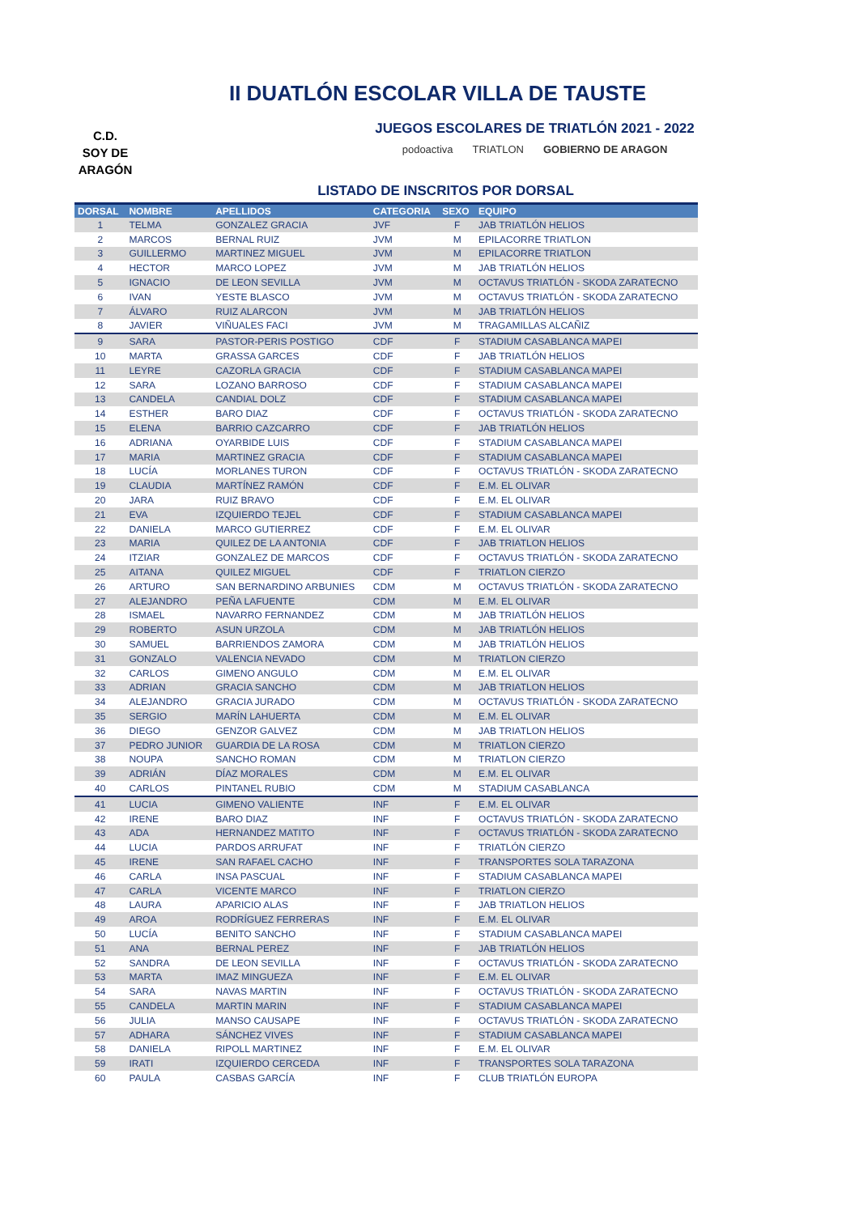II DUATLÓN ESCOLAR VILLA DE TAUSTE
C.D.
SOY DE
ARAGÓN
JUEGOS ESCOLARES DE TRIATLÓN 2021 - 2022
podoactiva TRIATLON GOBIERNO DE ARAGON
LISTADO DE INSCRITOS POR DORSAL
| DORSAL | NOMBRE | APELLIDOS | CATEGORIA | SEXO | EQUIPO |
| --- | --- | --- | --- | --- | --- |
| 1 | TELMA | GONZALEZ GRACIA | JVF | F | JAB TRIATLÓN HELIOS |
| 2 | MARCOS | BERNAL RUIZ | JVM | M | EPILACORRE TRIATLON |
| 3 | GUILLERMO | MARTINEZ MIGUEL | JVM | M | EPILACORRE TRIATLON |
| 4 | HECTOR | MARCO LOPEZ | JVM | M | JAB TRIATLÓN HELIOS |
| 5 | IGNACIO | DE LEON SEVILLA | JVM | M | OCTAVUS TRIATLÓN - SKODA ZARATECNO |
| 6 | IVAN | YESTE BLASCO | JVM | M | OCTAVUS TRIATLÓN - SKODA ZARATECNO |
| 7 | ÁLVARO | RUIZ ALARCON | JVM | M | JAB TRIATLÓN HELIOS |
| 8 | JAVIER | VIÑUALES FACI | JVM | M | TRAGAMILLAS ALCAÑIZ |
| 9 | SARA | PASTOR-PERIS POSTIGO | CDF | F | STADIUM CASABLANCA MAPEI |
| 10 | MARTA | GRASSA GARCES | CDF | F | JAB TRIATLÓN HELIOS |
| 11 | LEYRE | CAZORLA GRACIA | CDF | F | STADIUM CASABLANCA MAPEI |
| 12 | SARA | LOZANO BARROSO | CDF | F | STADIUM CASABLANCA MAPEI |
| 13 | CANDELA | CANDIAL DOLZ | CDF | F | STADIUM CASABLANCA MAPEI |
| 14 | ESTHER | BARO DIAZ | CDF | F | OCTAVUS TRIATLÓN - SKODA ZARATECNO |
| 15 | ELENA | BARRIO CAZCARRO | CDF | F | JAB TRIATLÓN HELIOS |
| 16 | ADRIANA | OYARBIDE LUIS | CDF | F | STADIUM CASABLANCA MAPEI |
| 17 | MARIA | MARTINEZ GRACIA | CDF | F | STADIUM CASABLANCA MAPEI |
| 18 | LUCÍA | MORLANES TURON | CDF | F | OCTAVUS TRIATLÓN - SKODA ZARATECNO |
| 19 | CLAUDIA | MARTÍNEZ RAMÓN | CDF | F | E.M. EL OLIVAR |
| 20 | JARA | RUIZ BRAVO | CDF | F | E.M. EL OLIVAR |
| 21 | EVA | IZQUIERDO TEJEL | CDF | F | STADIUM CASABLANCA MAPEI |
| 22 | DANIELA | MARCO GUTIERREZ | CDF | F | E.M. EL OLIVAR |
| 23 | MARIA | QUILEZ DE LA ANTONIA | CDF | F | JAB TRIATLON HELIOS |
| 24 | ITZIAR | GONZALEZ DE MARCOS | CDF | F | OCTAVUS TRIATLÓN - SKODA ZARATECNO |
| 25 | AITANA | QUILEZ MIGUEL | CDF | F | TRIATLON CIERZO |
| 26 | ARTURO | SAN BERNARDINO ARBUNIES | CDM | M | OCTAVUS TRIATLÓN - SKODA ZARATECNO |
| 27 | ALEJANDRO | PEÑA LAFUENTE | CDM | M | E.M. EL OLIVAR |
| 28 | ISMAEL | NAVARRO FERNANDEZ | CDM | M | JAB TRIATLÓN HELIOS |
| 29 | ROBERTO | ASUN URZOLA | CDM | M | JAB TRIATLÓN HELIOS |
| 30 | SAMUEL | BARRIENDOS ZAMORA | CDM | M | JAB TRIATLÓN HELIOS |
| 31 | GONZALO | VALENCIA NEVADO | CDM | M | TRIATLON CIERZO |
| 32 | CARLOS | GIMENO ANGULO | CDM | M | E.M. EL OLIVAR |
| 33 | ADRIAN | GRACIA SANCHO | CDM | M | JAB TRIATLON HELIOS |
| 34 | ALEJANDRO | GRACIA JURADO | CDM | M | OCTAVUS TRIATLÓN - SKODA ZARATECNO |
| 35 | SERGIO | MARÍN LAHUERTA | CDM | M | E.M. EL OLIVAR |
| 36 | DIEGO | GENZOR GALVEZ | CDM | M | JAB TRIATLON HELIOS |
| 37 | PEDRO JUNIOR | GUARDIA DE LA ROSA | CDM | M | TRIATLON CIERZO |
| 38 | NOUPA | SANCHO ROMAN | CDM | M | TRIATLON CIERZO |
| 39 | ADRIÁN | DÍAZ MORALES | CDM | M | E.M. EL OLIVAR |
| 40 | CARLOS | PINTANEL RUBIO | CDM | M | STADIUM CASABLANCA |
| 41 | LUCIA | GIMENO VALIENTE | INF | F | E.M. EL OLIVAR |
| 42 | IRENE | BARO DIAZ | INF | F | OCTAVUS TRIATLÓN - SKODA ZARATECNO |
| 43 | ADA | HERNANDEZ MATITO | INF | F | OCTAVUS TRIATLÓN - SKODA ZARATECNO |
| 44 | LUCIA | PARDOS ARRUFAT | INF | F | TRIATLÓN CIERZO |
| 45 | IRENE | SAN RAFAEL CACHO | INF | F | TRANSPORTES SOLA TARAZONA |
| 46 | CARLA | INSA PASCUAL | INF | F | STADIUM CASABLANCA MAPEI |
| 47 | CARLA | VICENTE MARCO | INF | F | TRIATLON CIERZO |
| 48 | LAURA | APARICIO ALAS | INF | F | JAB TRIATLON HELIOS |
| 49 | AROA | RODRÍGUEZ FERRERAS | INF | F | E.M. EL OLIVAR |
| 50 | LUCÍA | BENITO SANCHO | INF | F | STADIUM CASABLANCA MAPEI |
| 51 | ANA | BERNAL PEREZ | INF | F | JAB TRIATLÓN HELIOS |
| 52 | SANDRA | DE LEON SEVILLA | INF | F | OCTAVUS TRIATLÓN - SKODA ZARATECNO |
| 53 | MARTA | IMAZ MINGUEZA | INF | F | E.M. EL OLIVAR |
| 54 | SARA | NAVAS MARTIN | INF | F | OCTAVUS TRIATLÓN - SKODA ZARATECNO |
| 55 | CANDELA | MARTIN MARIN | INF | F | STADIUM CASABLANCA MAPEI |
| 56 | JULIA | MANSO CAUSAPE | INF | F | OCTAVUS TRIATLÓN - SKODA ZARATECNO |
| 57 | ADHARA | SÁNCHEZ VIVES | INF | F | STADIUM CASABLANCA MAPEI |
| 58 | DANIELA | RIPOLL MARTINEZ | INF | F | E.M. EL OLIVAR |
| 59 | IRATI | IZQUIERDO CERCEDA | INF | F | TRANSPORTES SOLA TARAZONA |
| 60 | PAULA | CASBAS GARCÍA | INF | F | CLUB TRIATLÓN EUROPA |